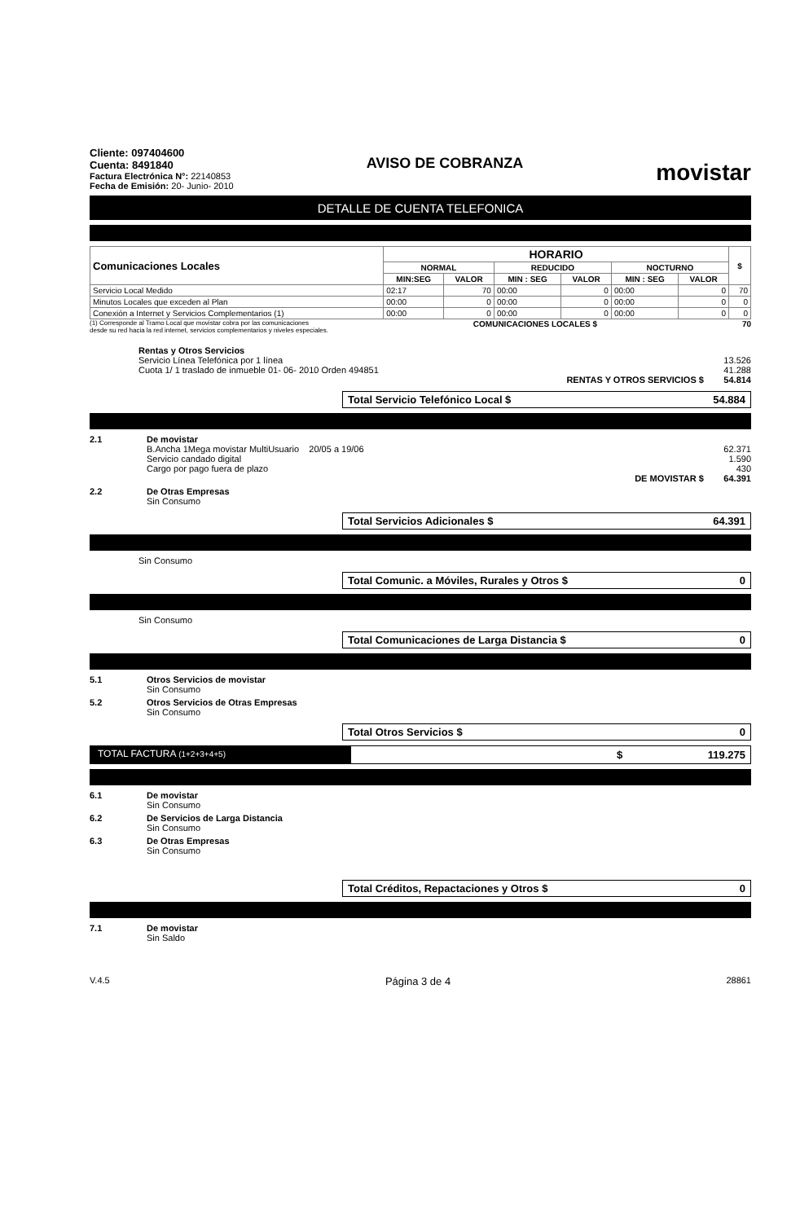Cliente: 097404600
Cuenta: 8491840
Factura Electrónica N°: 22140853
Fecha de Emisión: 20- Junio- 2010
AVISO DE COBRANZA
movistar
DETALLE DE CUENTA TELEFONICA
| Comunicaciones Locales | HORARIO | | | | | | $ |
| --- | --- | --- | --- | --- | --- | --- | --- |
| | NORMAL | | REDUCIDO | | NOCTURNO | | |
| | MIN:SEG | VALOR | MIN : SEG | VALOR | MIN : SEG | VALOR | |
| Servicio Local Medido | 02:17 | 70 | 00:00 | 0 | 00:00 | 0 | 70 |
| Minutos Locales que exceden al Plan | 00:00 | 0 | 00:00 | 0 | 00:00 | 0 | 0 |
| Conexión a Internet y Servicios Complementarios (1) | 00:00 | 0 | 00:00 | 0 | 00:00 | 0 | 0 |
(1) Corresponde al Tramo Local que movistar cobra por las comunicaciones
desde su red hacia la red internet, servicios complementarios y niveles especiales. COMUNICACIONES LOCALES $ 70
Rentas y Otros Servicios
Servicio Línea Telefónica por 1 línea 13.526
Cuota 1/ 1 traslado de inmueble 01- 06- 2010 Orden 494851 41.288
RENTAS Y OTROS SERVICIOS $ 54.814
Total Servicio Telefónico Local $ 54.884
2.1 De movistar
B.Ancha 1Mega movistar MultiUsuario 20/05 a 19/06 62.371
Servicio candado digital 1.590
Cargo por pago fuera de plazo 430
DE MOVISTAR $ 64.391
2.2 De Otras Empresas
Sin Consumo
Total Servicios Adicionales $ 64.391
Sin Consumo
Total Comunic. a Móviles, Rurales y Otros $ 0
Sin Consumo
Total Comunicaciones de Larga Distancia $ 0
5.1 Otros Servicios de movistar
Sin Consumo
5.2 Otros Servicios de Otras Empresas
Sin Consumo
Total Otros Servicios $ 0
TOTAL FACTURA (1+2+3+4+5)
$ 119.275
6.1 De movistar
Sin Consumo
6.2 De Servicios de Larga Distancia
Sin Consumo
6.3 De Otras Empresas
Sin Consumo
Total Créditos, Repactaciones y Otros $ 0
7.1 De movistar
Sin Saldo
V.4.5 Página 3 de 4 28861